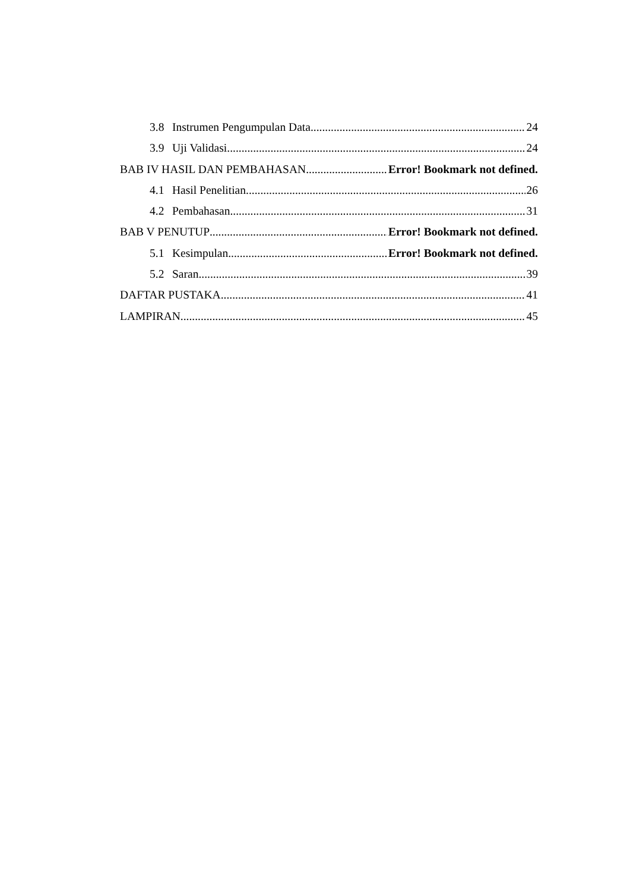3.8 Instrumen Pengumpulan Data 24
3.9 Uji Validasi 24
BAB IV HASIL DAN PEMBAHASAN Error! Bookmark not defined.
4.1 Hasil Penelitian 26
4.2 Pembahasan 31
BAB V PENUTUP Error! Bookmark not defined.
5.1 Kesimpulan Error! Bookmark not defined.
5.2 Saran 39
DAFTAR PUSTAKA 41
LAMPIRAN 45